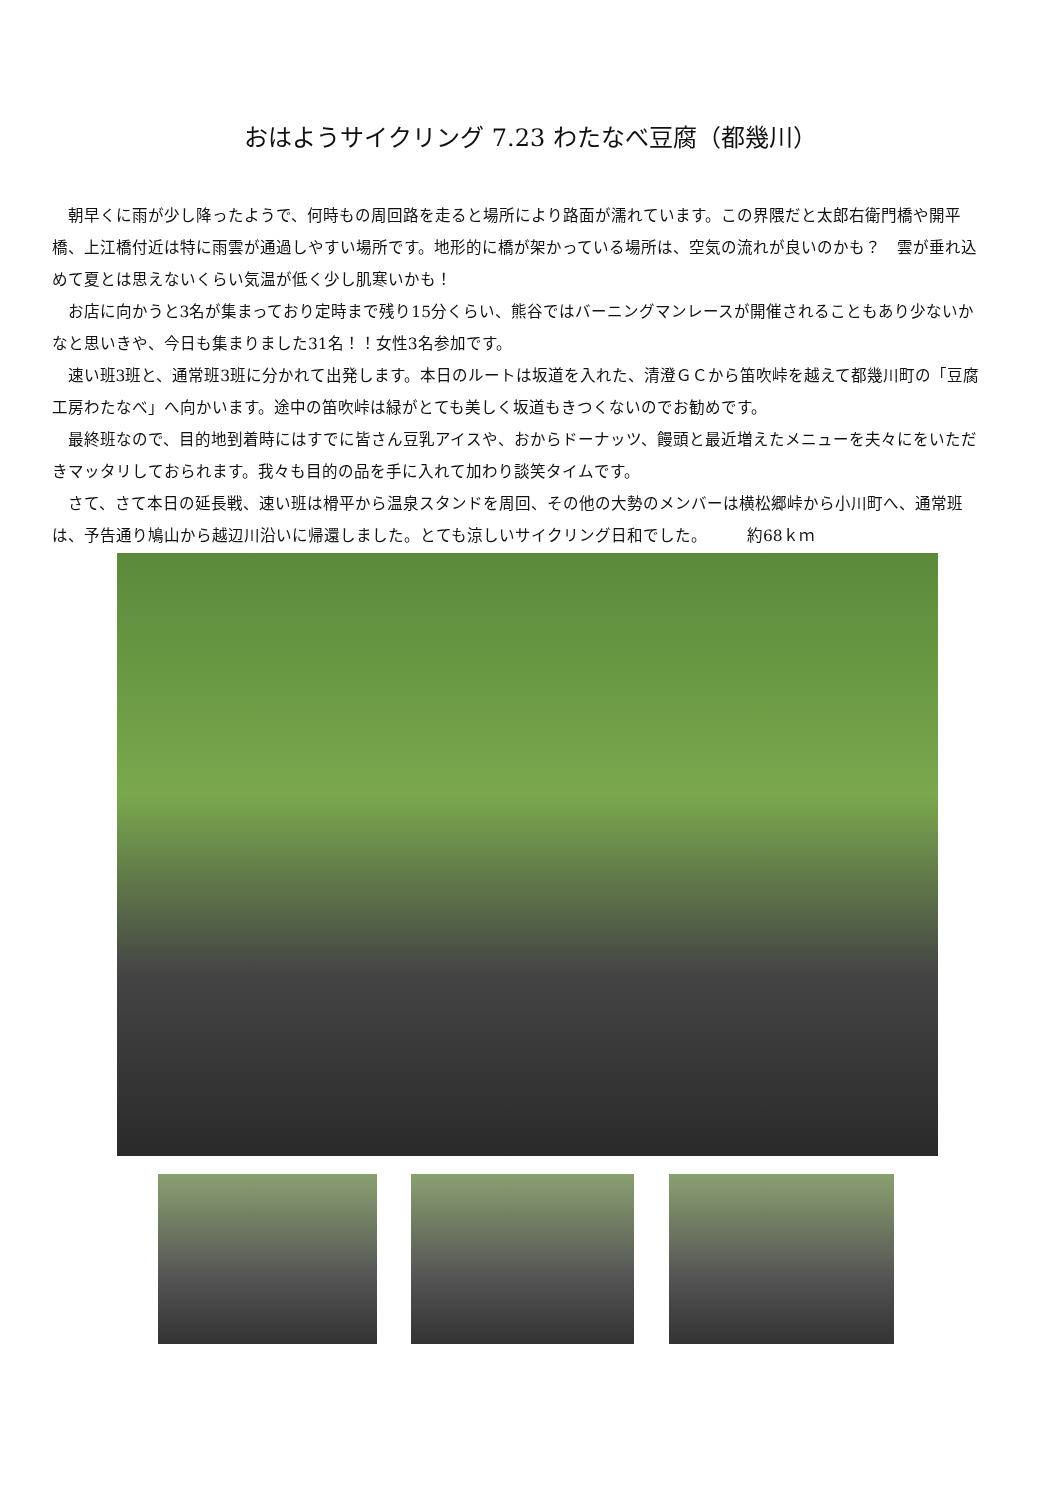おはようサイクリング 7.23 わたなべ豆腐（都幾川）
朝早くに雨が少し降ったようで、何時もの周回路を走ると場所により路面が濡れています。この界隈だと太郎右衛門橋や開平橋、上江橋付近は特に雨雲が通過しやすい場所です。地形的に橋が架かっている場所は、空気の流れが良いのかも？　雲が垂れ込めて夏とは思えないくらい気温が低く少し肌寒いかも！
お店に向かうと3名が集まっており定時まで残り15分くらい、熊谷ではバーニングマンレースが開催されることもあり少ないかなと思いきや、今日も集まりました31名！！女性3名参加です。
速い班3班と、通常班3班に分かれて出発します。本日のルートは坂道を入れた、清澄ＧＣから笛吹峠を越えて都幾川町の「豆腐工房わたなべ」へ向かいます。途中の笛吹峠は緑がとても美しく坂道もきつくないのでお勧めです。
最終班なので、目的地到着時にはすでに皆さん豆乳アイスや、おからドーナッツ、饅頭と最近増えたメニューを夫々にをいただきマッタリしておられます。我々も目的の品を手に入れて加わり談笑タイムです。
さて、さて本日の延長戦、速い班は榾平から温泉スタンドを周回、その他の大勢のメンバーは横松郷峠から小川町へ、通常班は、予告通り鳩山から越辺川沿いに帰還しました。とても涼しいサイクリング日和でした。　　　約68ｋｍ